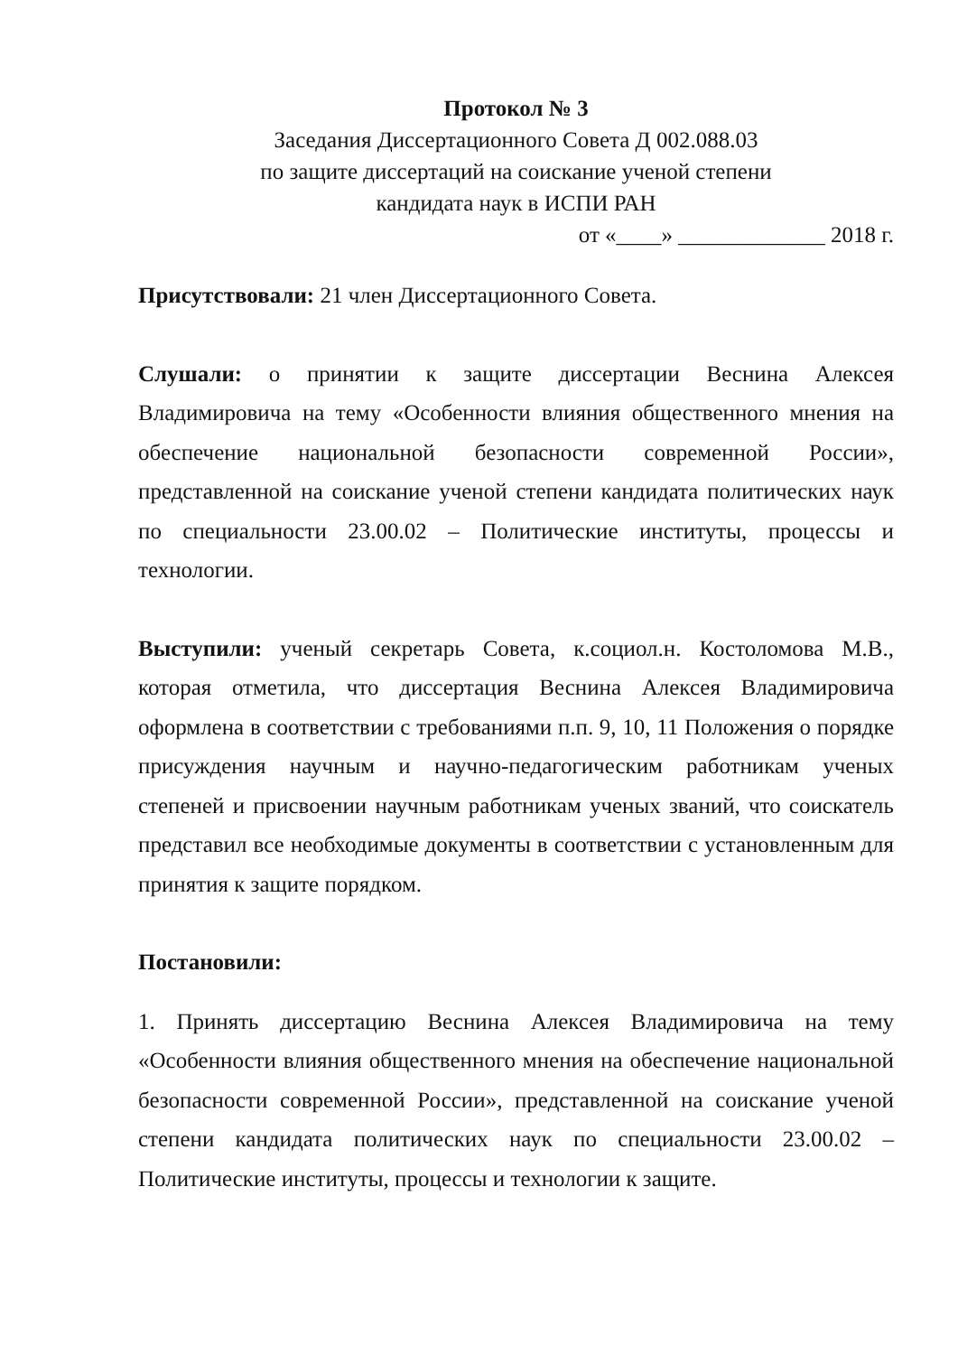Протокол № 3
Заседания Диссертационного Совета Д 002.088.03
по защите диссертаций на соискание ученой степени
кандидата наук в ИСПИ РАН
от «____» _____________ 2018 г.
Присутствовали: 21 член Диссертационного Совета.
Слушали: о принятии к защите диссертации Веснина Алексея Владимировича на тему «Особенности влияния общественного мнения на обеспечение национальной безопасности современной России», представленной на соискание ученой степени кандидата политических наук по специальности 23.00.02 – Политические институты, процессы и технологии.
Выступили: ученый секретарь Совета, к.социол.н. Костоломова М.В., которая отметила, что диссертация Веснина Алексея Владимировича оформлена в соответствии с требованиями п.п. 9, 10, 11 Положения о порядке присуждения научным и научно-педагогическим работникам ученых степеней и присвоении научным работникам ученых званий, что соискатель представил все необходимые документы в соответствии с установленным для принятия к защите порядком.
Постановили:
1. Принять диссертацию Веснина Алексея Владимировича на тему «Особенности влияния общественного мнения на обеспечение национальной безопасности современной России», представленной на соискание ученой степени кандидата политических наук по специальности 23.00.02 – Политические институты, процессы и технологии к защите.